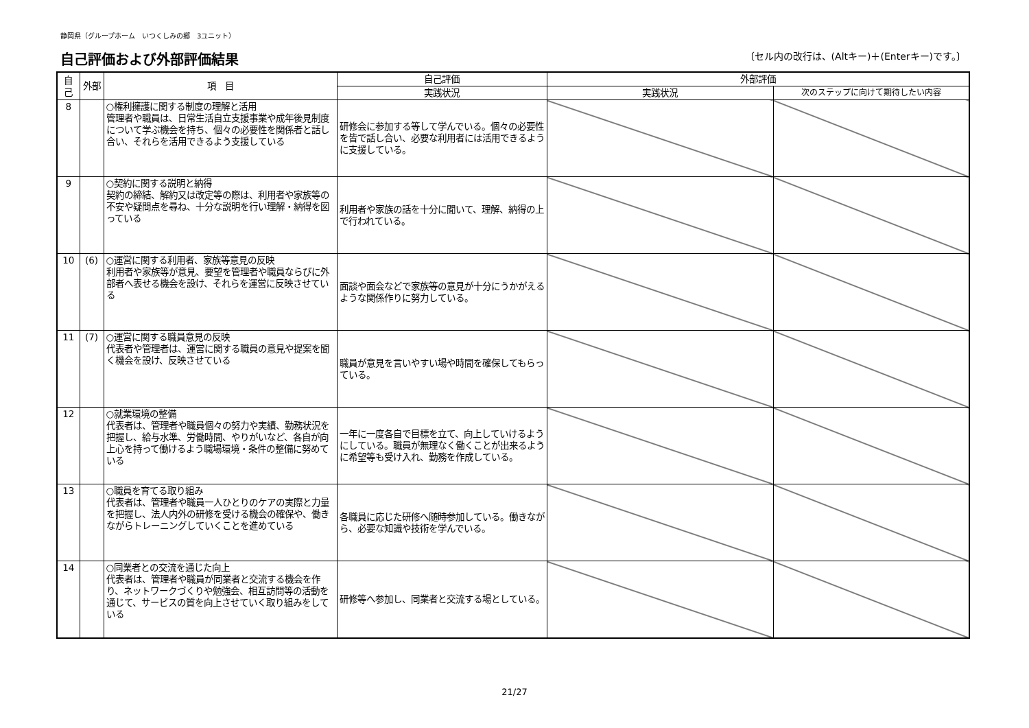静岡県（グループホーム　いつくしみの郷　3ユニット）
自己評価および外部評価結果
〔セル内の改行は、(Altキー)＋(Enterキー)です。〕
| 自己 | 外部 | 項 目 | 自己評価 | 外部評価 | |
| --- | --- | --- | --- | --- | --- |
| | | | 実践状況 | 実践状況 | 次のステップに向けて期待したい内容 |
| 8 | | ○権利擁護に関する制度の理解と活用 管理者や職員は、日常生活自立支援事業や成年後見制度について学ぶ機会を持ち、個々の必要性を関係者と話し合い、それらを活用できるよう支援している | 研修会に参加する等して学んでいる。個々の必要性を皆で話し合い、必要な利用者には活用できるように支援している。 | | |
| 9 | | ○契約に関する説明と納得 契約の締結、解約又は改定等の際は、利用者や家族等の不安や疑問点を尋ね、十分な説明を行い理解・納得を図っている | 利用者や家族の話を十分に聞いて、理解、納得の上で行われている。 | | |
| 10 | (6) | ○運営に関する利用者、家族等意見の反映 利用者や家族等が意見、要望を管理者や職員ならびに外部者へ表せる機会を設け、それらを運営に反映させている | 面談や面会などで家族等の意見が十分にうかがえるような関係作りに努力している。 | | |
| 11 | (7) | ○運営に関する職員意見の反映 代表者や管理者は、運営に関する職員の意見や提案を聞く機会を設け、反映させている | 職員が意見を言いやすい場や時間を確保してもらっている。 | | |
| 12 | | ○就業環境の整備 代表者は、管理者や職員個々の努力や実績、勤務状況を把握し、給与水準、労働時間、やりがいなど、各自が向上心を持って働けるよう職場環境・条件の整備に努めている | 一年に一度各自で目標を立て、向上していけるようにしている。職員が無理なく働くことが出来るように希望等も受け入れ、勤務を作成している。 | | |
| 13 | | ○職員を育てる取り組み 代表者は、管理者や職員一人ひとりのケアの実際と力量を把握し、法人内外の研修を受ける機会の確保や、働きながらトレーニングしていくことを進めている | 各職員に応じた研修へ随時参加している。働きながら、必要な知識や技術を学んでいる。 | | |
| 14 | | ○同業者との交流を通じた向上 代表者は、管理者や職員が同業者と交流する機会を作り、ネットワークづくりや勉強会、相互訪問等の活動を通じて、サービスの質を向上させていく取り組みをしている | 研修等へ参加し、同業者と交流する場としている。 | | |
21/27